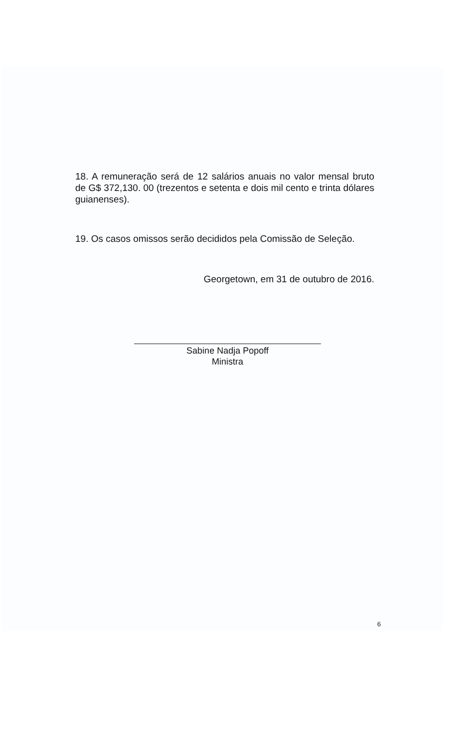18. A remuneração será de 12 salários anuais no valor mensal bruto de G$ 372,130. 00 (trezentos e setenta e dois mil cento e trinta dólares guianenses).
19. Os casos omissos serão decididos pela Comissão de Seleção.
Georgetown, em 31 de outubro de 2016.
Sabine Nadja Popoff
Ministra
6